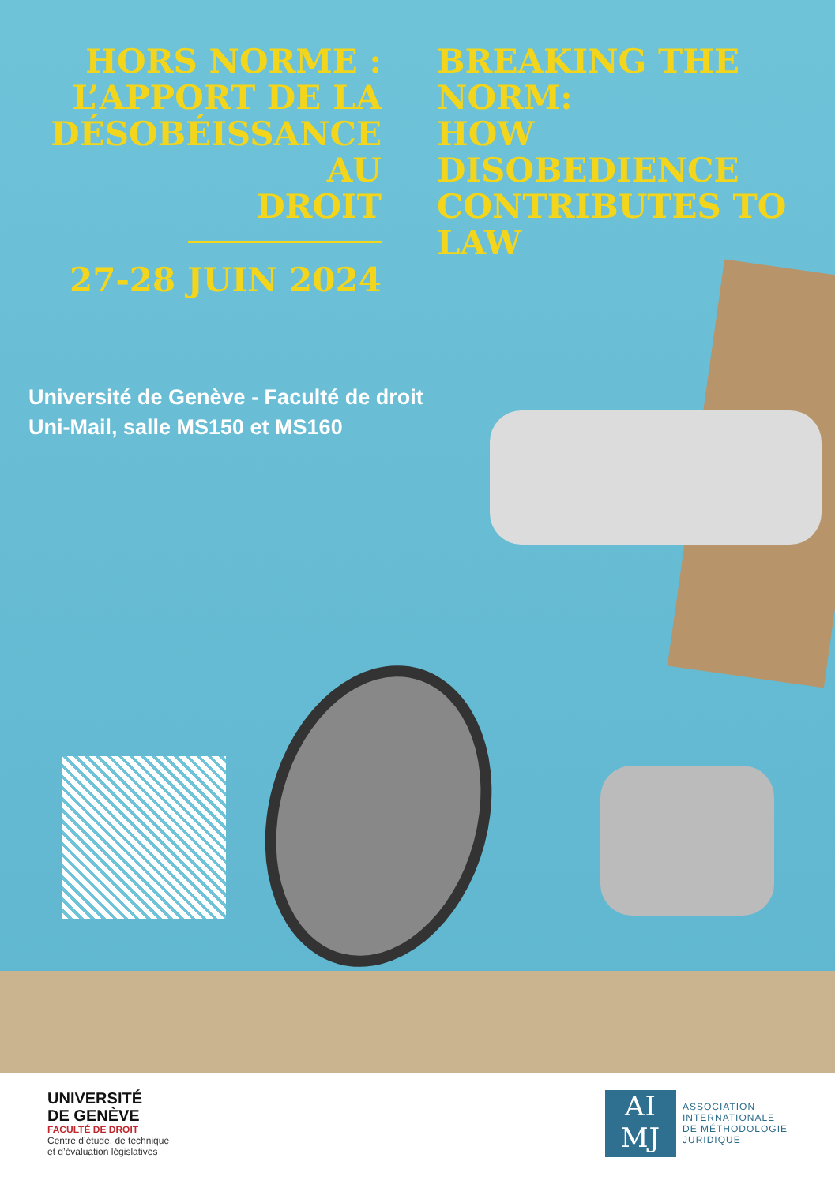HORS NORME :
L’APPORT DE LA
DÉSOBÉISSANCE AU
DROIT
27-28 JUIN 2024
BREAKING THE
NORM:
HOW DISOBEDIENCE
CONTRIBUTES TO
LAW
Université de Genève - Faculté de droit
Uni-Mail, salle MS150 et MS160
UNIVERSITÉ
DE GENÈVE
FACULTÉ DE DROIT
Centre d’étude, de technique
et d’évaluation législatives
AI
MJ
ASSOCIATION
INTERNATIONALE
DE MÉTHODOLOGIE
JURIDIQUE